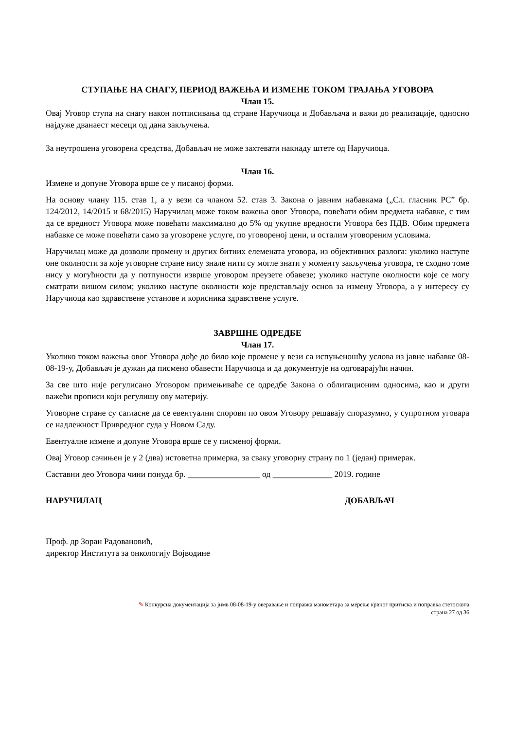СТУПАЊЕ НА СНАГУ, ПЕРИОД ВАЖЕЊА И ИЗМЕНЕ ТОКОМ ТРАЈАЊА УГОВОРА
Члан 15.
Овај Уговор ступа на снагу након потписивања од стране Наручиоца и Добављача и важи до реализације, односно најдуже дванаест месеци од дана закључења.
За неутрошена уговорена средства, Добављач не може захтевати накнаду штете од Наручиоца.
Члан 16.
Измене и допуне Уговора врше се у писаној форми.
На основу члану 115. став 1, а у вези са чланом 52. став 3. Закона о јавним набавкама („Сл. гласник РС” бр. 124/2012, 14/2015 и 68/2015) Наручилац може током важења овог Уговора, повећати обим предмета набавке, с тим да се вредност Уговора може повећати максимално до 5% од укупне вредности Уговора без ПДВ. Обим предмета набавке се може повећати само за уговорене услуге, по уговореној цени, и осталим уговореним условима.
Наручилац може да дозволи промену и других битних елемената уговора, из објективних разлога: уколико наступе оне околности за које уговорне стране нису знале нити су могле знати у моменту закључења уговора, те сходно томе нису у могућности да у потпуности изврше уговором преузете обавезе; уколико наступе околности које се могу сматрати вишом силом; уколико наступе околности које представљају основ за измену Уговора, а у интересу су Наручиоца као здравствене установе и корисника здравствене услуге.
ЗАВРШНЕ ОДРЕДБЕ
Члан 17.
Уколико током важења овог Уговора дође до било које промене у вези са испуњеношћу услова из јавне набавке 08-08-19-у, Добављач је дужан да писмено обавести Наручиоца и да документује на одговарајући начин.
За све што није регулисано Уговором примењиваће се одредбе Закона о облигационим односима, као и други важећи прописи који регулишу ову материју.
Уговорне стране су сагласне да се евентуални спорови по овом Уговору решавају споразумно, у супротном уговара се надлежност Привредног суда у Новом Саду.
Евентуалне измене и допуне Уговора врше се у писменој форми.
Овај Уговор сачињен је у 2 (два) истоветна примерка, за сваку уговорну страну по 1 (један) примерак.
Саставни део Уговора чини понуда бр. _________________ од ______________ 2019. године
НАРУЧИЛАЦ ДОБАВЉАЧ
Проф. др Зоран Радовановић,
директор Института за онкологију Војводине
✎ Конкурсна документација за јнмв 08-08-19-у оверавање и поправка манометара за мерење крвног притиска и поправка стетоскопа
страна 27 од 36